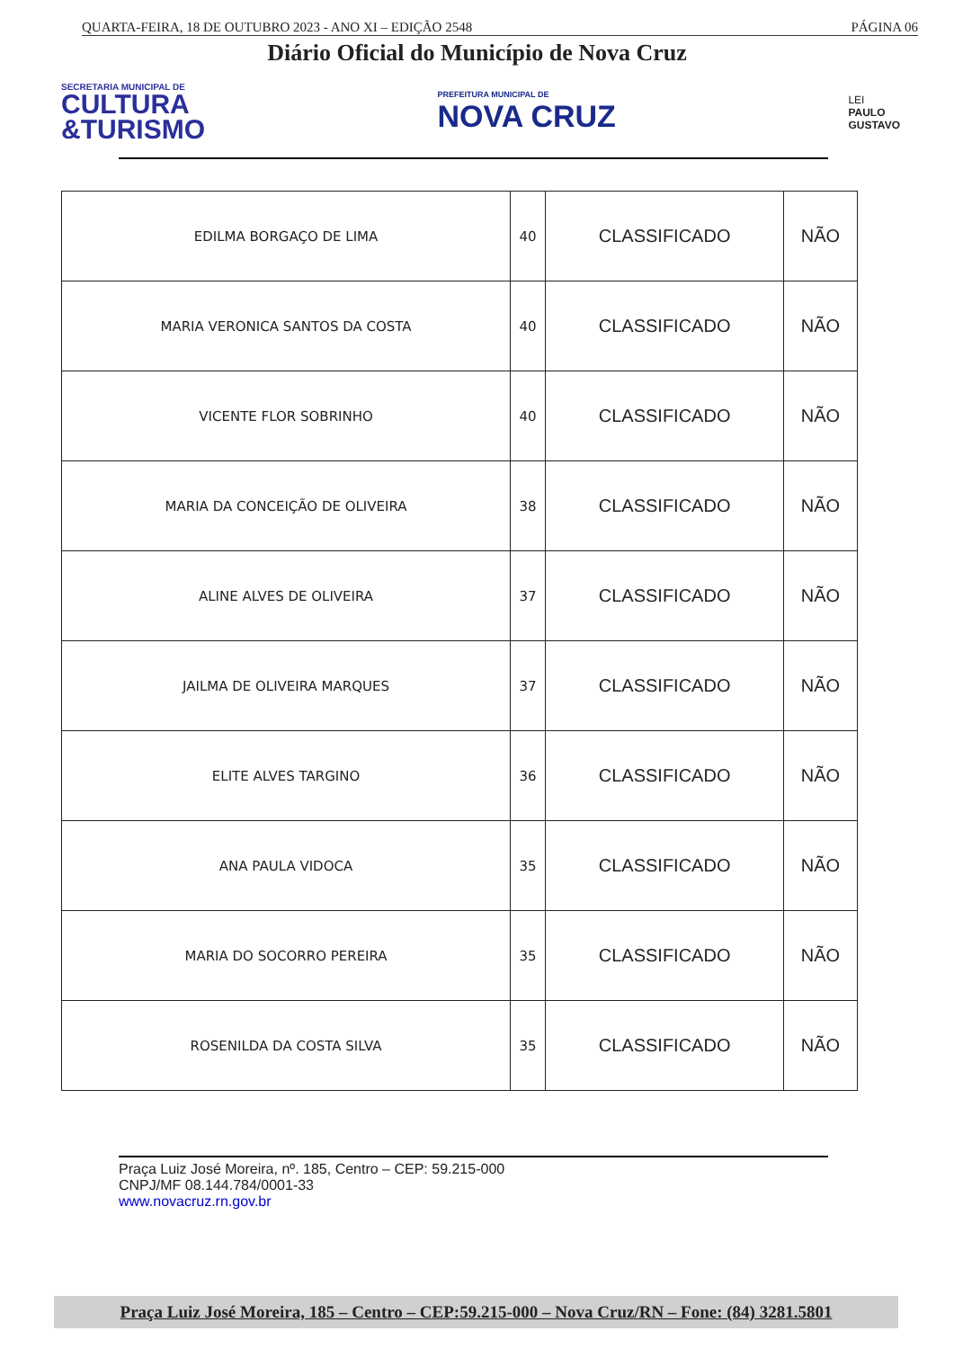QUARTA-FEIRA, 18 DE OUTUBRO 2023 - ANO XI – EDIÇÃO 2548 PÁGINA 06
Diário Oficial do Município de Nova Cruz
SECRETARIA MUNICIPAL DE
CULTURA
&TURISMO
PREFEITURA MUNICIPAL DE
NOVA CRUZ
LEI
PAULO
GUSTAVO
| EDILMA BORGAÇO DE LIMA | 40 | CLASSIFICADO | NÃO |
| MARIA VERONICA SANTOS DA COSTA | 40 | CLASSIFICADO | NÃO |
| VICENTE FLOR SOBRINHO | 40 | CLASSIFICADO | NÃO |
| MARIA DA CONCEIÇÃO DE OLIVEIRA | 38 | CLASSIFICADO | NÃO |
| ALINE ALVES DE OLIVEIRA | 37 | CLASSIFICADO | NÃO |
| JAILMA DE OLIVEIRA MARQUES | 37 | CLASSIFICADO | NÃO |
| ELITE ALVES TARGINO | 36 | CLASSIFICADO | NÃO |
| ANA PAULA VIDOCA | 35 | CLASSIFICADO | NÃO |
| MARIA DO SOCORRO PEREIRA | 35 | CLASSIFICADO | NÃO |
| ROSENILDA DA COSTA SILVA | 35 | CLASSIFICADO | NÃO |
Praça Luiz José Moreira, nº. 185, Centro – CEP: 59.215-000
CNPJ/MF 08.144.784/0001-33
www.novacruz.rn.gov.br
Praça Luiz José Moreira, 185 – Centro – CEP:59.215-000 – Nova Cruz/RN – Fone: (84) 3281.5801